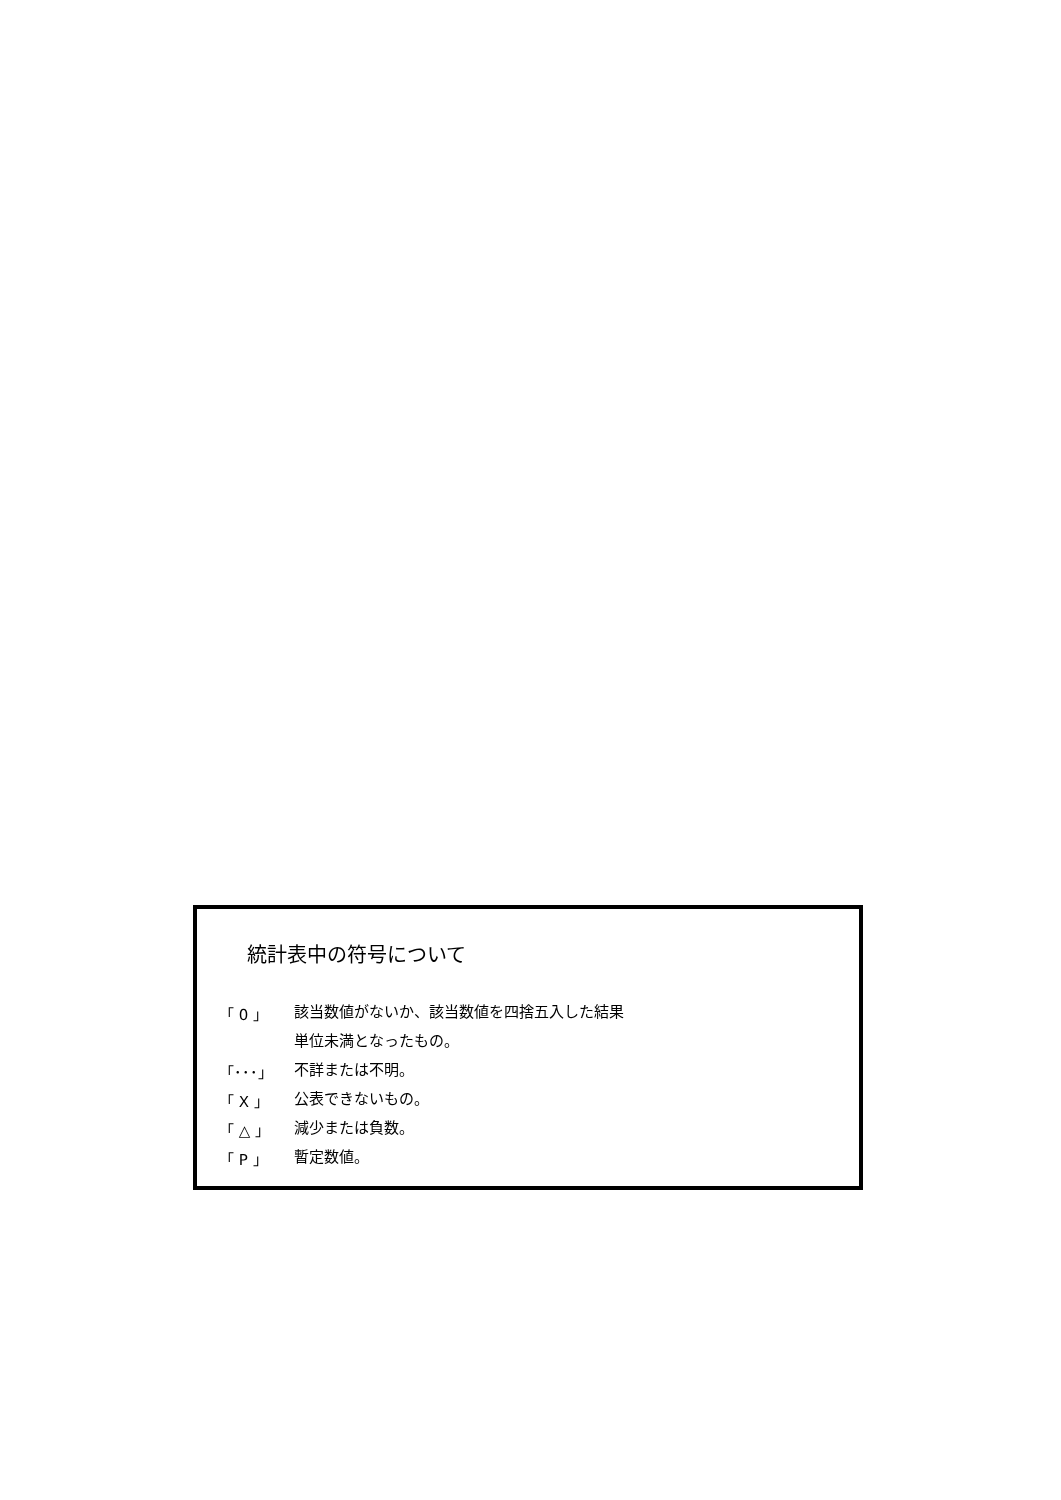統計表中の符号について
| 「 0 」 | 該当数値がないか、該当数値を四捨五入した結果 |
| | 単位未満となったもの。 |
| 「･･･」 | 不詳または不明。 |
| 「 X 」 | 公表できないもの。 |
| 「 △ 」 | 減少または負数。 |
| 「 P 」 | 暫定数値。 |